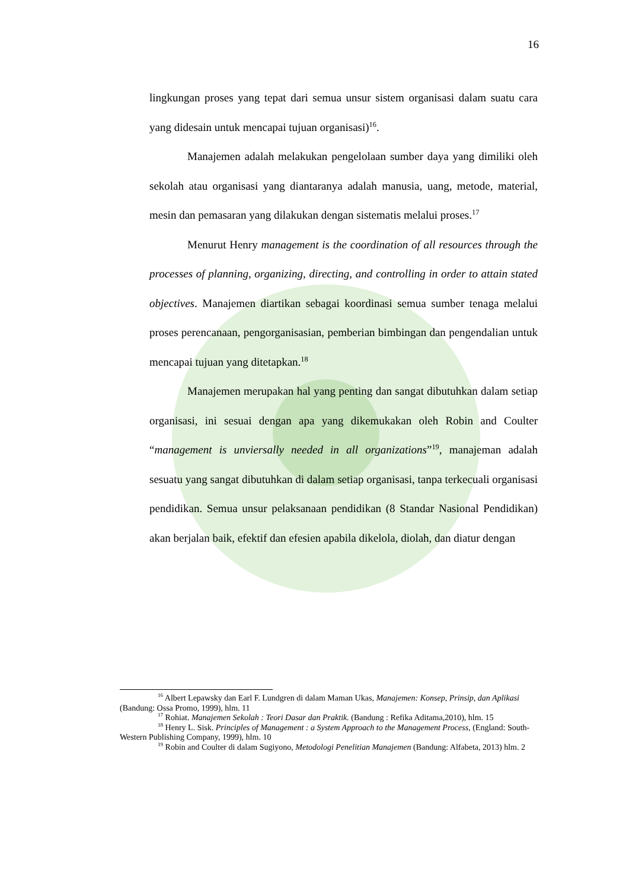16
lingkungan proses yang tepat dari semua unsur sistem organisasi dalam suatu cara yang didesain untuk mencapai tujuan organisasi)<sup>16</sup>.
Manajemen adalah melakukan pengelolaan sumber daya yang dimiliki oleh sekolah atau organisasi yang diantaranya adalah manusia, uang, metode, material, mesin dan pemasaran yang dilakukan dengan sistematis melalui proses.<sup>17</sup>
Menurut Henry management is the coordination of all resources through the processes of planning, organizing, directing, and controlling in order to attain stated objectives. Manajemen diartikan sebagai koordinasi semua sumber tenaga melalui proses perencanaan, pengorganisasian, pemberian bimbingan dan pengendalian untuk mencapai tujuan yang ditetapkan.<sup>18</sup>
Manajemen merupakan hal yang penting dan sangat dibutuhkan dalam setiap organisasi, ini sesuai dengan apa yang dikemukakan oleh Robin and Coulter “management is unviersally needed in all organizations”<sup>19</sup>, manajeman adalah sesuatu yang sangat dibutuhkan di dalam setiap organisasi, tanpa terkecuali organisasi pendidikan. Semua unsur pelaksanaan pendidikan (8 Standar Nasional Pendidikan) akan berjalan baik, efektif dan efesien apabila dikelola, diolah, dan diatur dengan
<sup>16</sup> Albert Lepawsky dan Earl F. Lundgren di dalam Maman Ukas, Manajemen: Konsep, Prinsip, dan Aplikasi (Bandung: Ossa Promo, 1999), hlm. 11
<sup>17</sup> Rohiat. Manajemen Sekolah : Teori Dasar dan Praktik. (Bandung : Refika Aditama,2010), hlm. 15
<sup>18</sup> Henry L. Sisk. Principles of Management : a System Approach to the Management Process, (England: South-Western Publishing Company, 1999), hlm. 10
<sup>19</sup> Robin and Coulter di dalam Sugiyono, Metodologi Penelitian Manajemen (Bandung: Alfabeta, 2013) hlm. 2